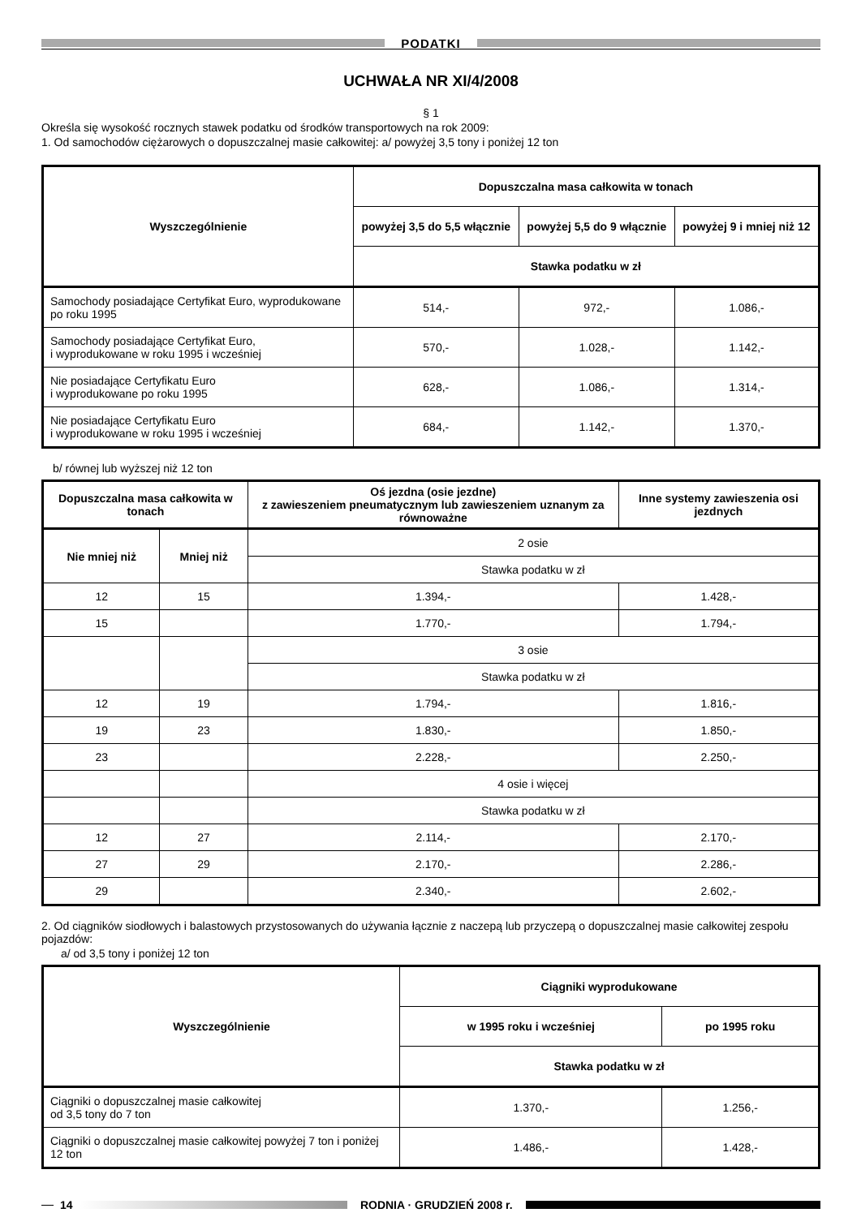PODATKI
UCHWAŁA NR XI/4/2008
§ 1
Określa się wysokość rocznych stawek podatku od środków transportowych na rok 2009:
1. Od samochodów ciężarowych o dopuszczalnej masie całkowitej: a/ powyżej 3,5 tony i poniżej 12 ton
| Wyszczególnienie | Dopuszczalna masa całkowita w tonach | | |
| --- | --- | --- | --- |
| | powyżej 3,5 do 5,5 włącznie | powyżej 5,5 do 9 włącznie | powyżej 9 i mniej niż 12 |
| | Stawka podatku w zł | | |
| Samochody posiadające Certyfikat Euro, wyprodukowane po roku 1995 | 514,- | 972,- | 1.086,- |
| Samochody posiadające Certyfikat Euro, i wyprodukowane w roku 1995 i wcześniej | 570,- | 1.028,- | 1.142,- |
| Nie posiadające Certyfikatu Euro i wyprodukowane po roku 1995 | 628,- | 1.086,- | 1.314,- |
| Nie posiadające Certyfikatu Euro i wyprodukowane w roku 1995 i wcześniej | 684,- | 1.142,- | 1.370,- |
b/ równej lub wyższej niż 12 ton
| Dopuszczalna masa całkowita w tonach | | Oś jezdna (osie jezdne) z zawieszeniem pneumatycznym lub zawieszeniem uznanym za równoważne | Inne systemy zawieszenia osi jezdnych |
| --- | --- | --- | --- |
| Nie mniej niż | Mniej niż | 2 osie | |
| | | Stawka podatku w zł | |
| 12 | 15 | 1.394,- | 1.428,- |
| 15 | | 1.770,- | 1.794,- |
| | | 3 osie | |
| | | Stawka podatku w zł | |
| 12 | 19 | 1.794,- | 1.816,- |
| 19 | 23 | 1.830,- | 1.850,- |
| 23 | | 2.228,- | 2.250,- |
| | | 4 osie i więcej | |
| | | Stawka podatku w zł | |
| 12 | 27 | 2.114,- | 2.170,- |
| 27 | 29 | 2.170,- | 2.286,- |
| 29 | | 2.340,- | 2.602,- |
2. Od ciągników siodłowych i balastowych przystosowanych do używania łącznie z naczepą lub przyczepą o dopuszczalnej masie całkowitej zespołu pojazdów:
a/ od 3,5 tony i poniżej 12 ton
| Wyszczególnienie | Ciągniki wyprodukowane | |
| --- | --- | --- |
| | w 1995 roku i wcześniej | po 1995 roku |
| | Stawka podatku w zł | |
| Ciągniki o dopuszczalnej masie całkowitej od 3,5 tony do 7 ton | 1.370,- | 1.256,- |
| Ciągniki o dopuszczalnej masie całkowitej powyżej 7 ton i poniżej 12 ton | 1.486,- | 1.428,- |
14 RODNIA · GRUDZIEŃ 2008 r.